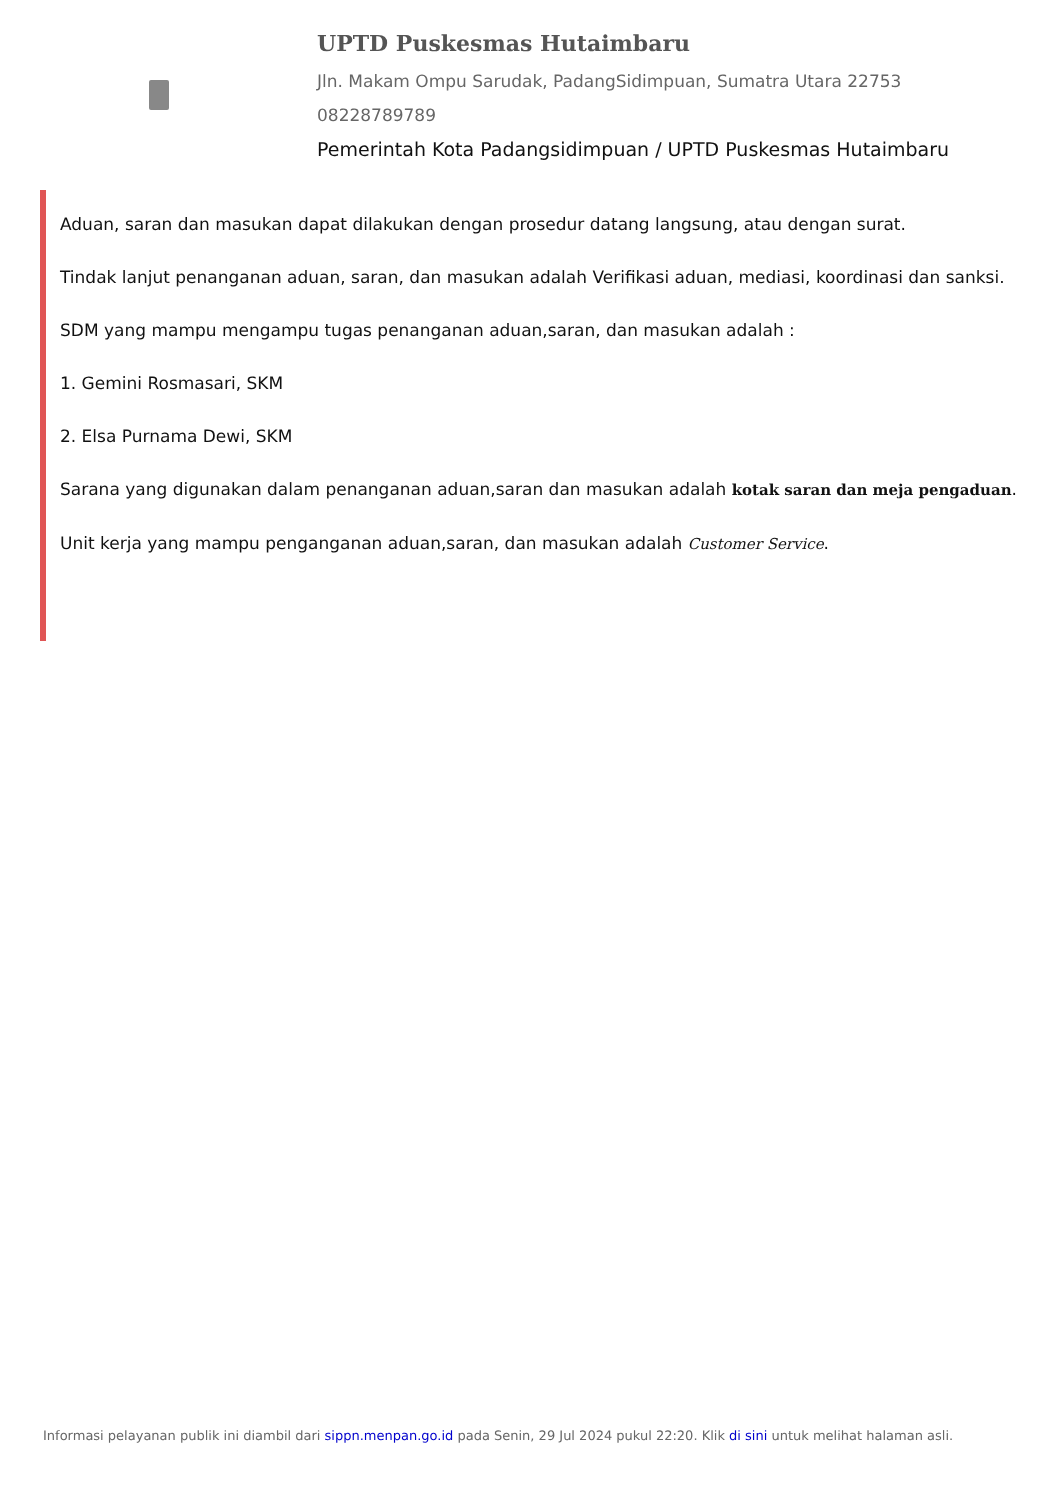UPTD Puskesmas Hutaimbaru
Jln. Makam Ompu Sarudak, PadangSidimpuan, Sumatra Utara 22753
08228789789
Pemerintah Kota Padangsidimpuan / UPTD Puskesmas Hutaimbaru
Aduan, saran dan masukan dapat dilakukan dengan prosedur datang langsung, atau dengan surat.
Tindak lanjut penanganan aduan, saran, dan masukan adalah Verifikasi aduan, mediasi, koordinasi dan sanksi.
SDM yang mampu mengampu tugas penanganan aduan,saran, dan masukan adalah :
1. Gemini Rosmasari, SKM
2. Elsa Purnama Dewi, SKM
Sarana yang digunakan dalam penanganan aduan,saran dan masukan adalah kotak saran dan meja pengaduan.
Unit kerja yang mampu penganganan aduan,saran, dan masukan adalah Customer Service.
Informasi pelayanan publik ini diambil dari sippn.menpan.go.id pada Senin, 29 Jul 2024 pukul 22:20. Klik di sini untuk melihat halaman asli.